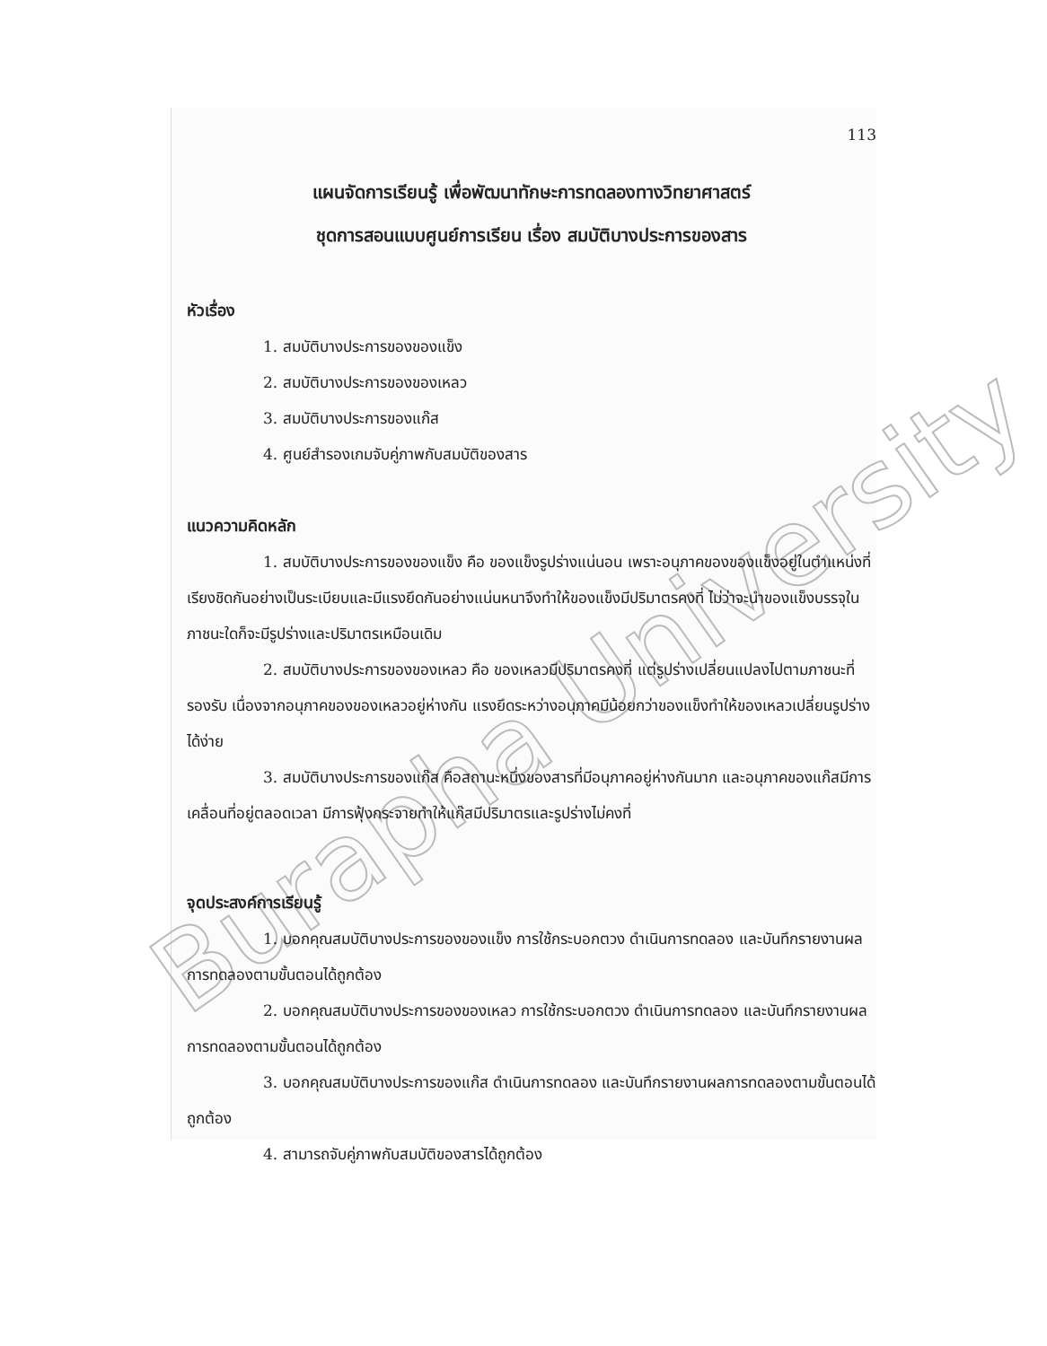Burapha University
113
แผนจัดการเรียนรู้ เพื่อพัฒนาทักษะการทดลองทางวิทยาศาสตร์
ชุดการสอนแบบศูนย์การเรียน เรื่อง สมบัติบางประการของสาร
หัวเรื่อง
1. สมบัติบางประการของของแข็ง
2. สมบัติบางประการของของเหลว
3. สมบัติบางประการของแก๊ส
4. ศูนย์สำรองเกมจับคู่ภาพกับสมบัติของสาร
แนวความคิดหลัก
1. สมบัติบางประการของของแข็ง คือ ของแข็งรูปร่างแน่นอน เพราะอนุภาคของของแข็งอยู่ในตำแหน่งที่เรียงชิดกันอย่างเป็นระเบียบและมีแรงยึดกันอย่างแน่นหนาจึงทำให้ของแข็งมีปริมาตรคงที่ ไม่ว่าจะนำของแข็งบรรจุในภาชนะใดก็จะมีรูปร่างและปริมาตรเหมือนเดิม
2. สมบัติบางประการของของเหลว คือ ของเหลวมีปริมาตรคงที่ แต่รูปร่างเปลี่ยนแปลงไปตามภาชนะที่รองรับ เนื่องจากอนุภาคของของเหลวอยู่ห่างกัน แรงยึดระหว่างอนุภาคมีน้อยกว่าของแข็งทำให้ของเหลวเปลี่ยนรูปร่างได้ง่าย
3. สมบัติบางประการของแก๊ส คือสถานะหนึ่งของสารที่มีอนุภาคอยู่ห่างกันมาก และอนุภาคของแก๊สมีการเคลื่อนที่อยู่ตลอดเวลา มีการฟุ้งกระจายทำให้แก๊สมีปริมาตรและรูปร่างไม่คงที่
จุดประสงค์การเรียนรู้
1. บอกคุณสมบัติบางประการของของแข็ง การใช้กระบอกตวง ดำเนินการทดลอง และบันทึกรายงานผลการทดลองตามขั้นตอนได้ถูกต้อง
2. บอกคุณสมบัติบางประการของของเหลว การใช้กระบอกตวง ดำเนินการทดลอง และบันทึกรายงานผลการทดลองตามขั้นตอนได้ถูกต้อง
3. บอกคุณสมบัติบางประการของแก๊ส ดำเนินการทดลอง และบันทึกรายงานผลการทดลองตามขั้นตอนได้ถูกต้อง
4. สามารถจับคู่ภาพกับสมบัติของสารได้ถูกต้อง